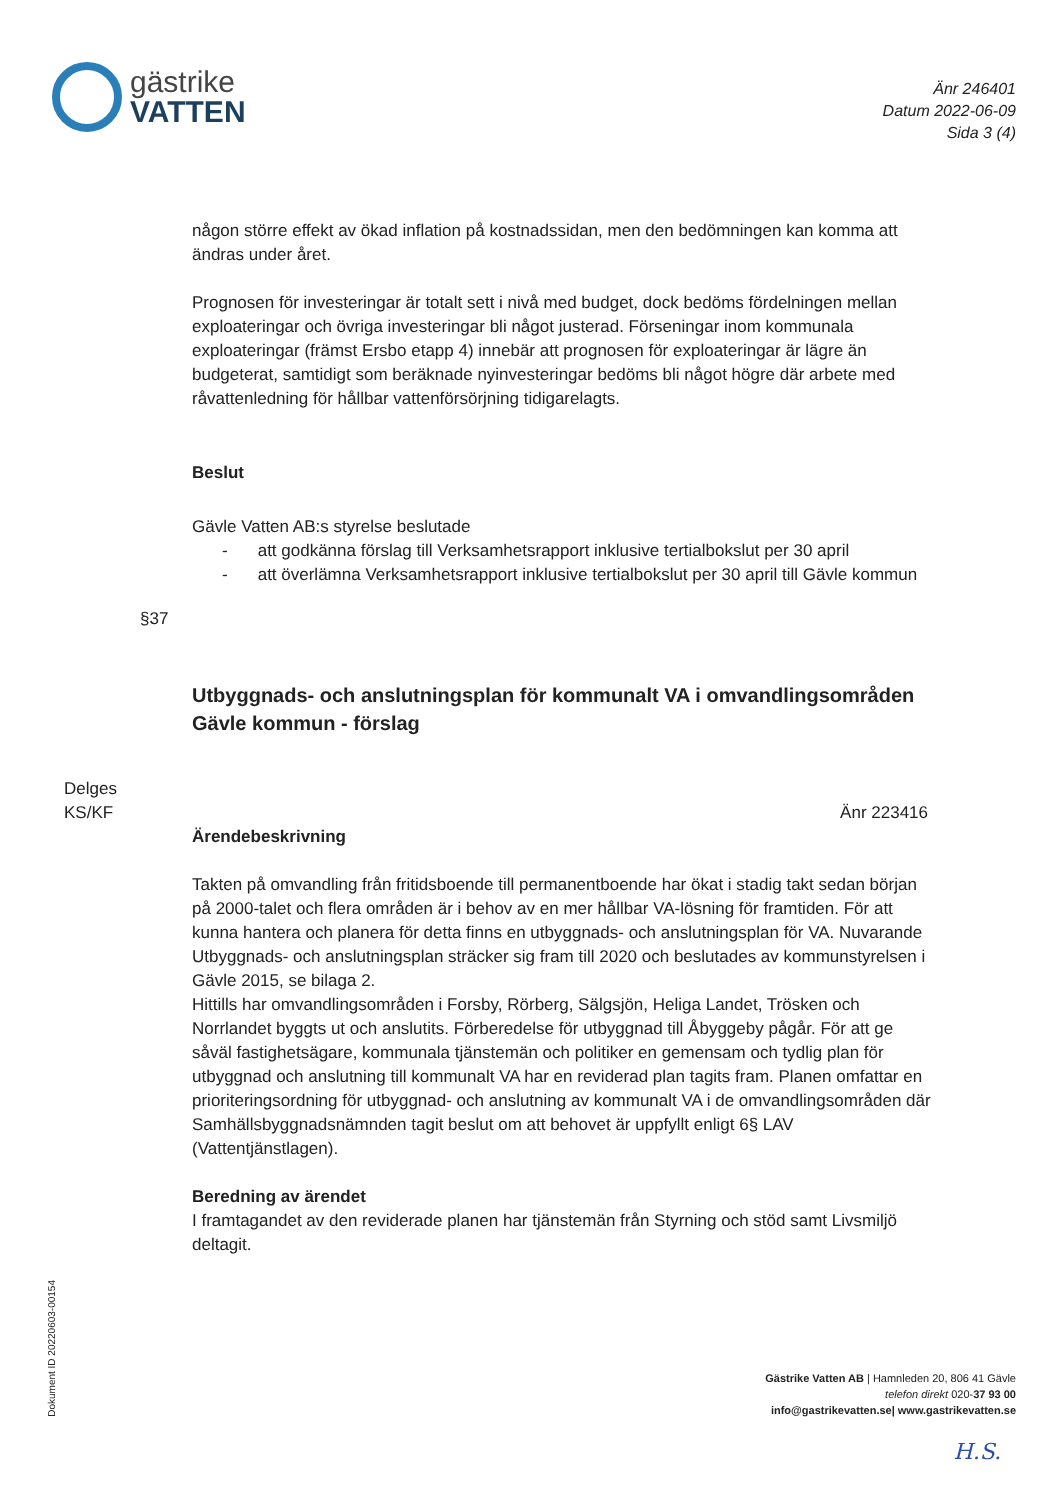gästrike
VATTEN
Änr 246401
Datum 2022-06-09
Sida 3 (4)
någon större effekt av ökad inflation på kostnadssidan, men den bedömningen kan komma att ändras under året.
Prognosen för investeringar är totalt sett i nivå med budget, dock bedöms fördelningen mellan exploateringar och övriga investeringar bli något justerad. Förseningar inom kommunala exploateringar (främst Ersbo etapp 4) innebär att prognosen för exploateringar är lägre än budgeterat, samtidigt som beräknade nyinvesteringar bedöms bli något högre där arbete med råvattenledning för hållbar vattenförsörjning tidigarelagts.
Beslut
Gävle Vatten AB:s styrelse beslutade
- att godkänna förslag till Verksamhetsrapport inklusive tertialbokslut per 30 april
- att överlämna Verksamhetsrapport inklusive tertialbokslut per 30 april till Gävle kommun
§37
Utbyggnads- och anslutningsplan för kommunalt VA i omvandlingsområden Gävle kommun - förslag
Delges
KS/KF
Änr 223416
Ärendebeskrivning
Takten på omvandling från fritidsboende till permanentboende har ökat i stadig takt sedan början på 2000-talet och flera områden är i behov av en mer hållbar VA-lösning för framtiden. För att kunna hantera och planera för detta finns en utbyggnads- och anslutningsplan för VA. Nuvarande Utbyggnads- och anslutningsplan sträcker sig fram till 2020 och beslutades av kommunstyrelsen i Gävle 2015, se bilaga 2.
Hittills har omvandlingsområden i Forsby, Rörberg, Sälgsjön, Heliga Landet, Trösken och Norrlandet byggts ut och anslutits. Förberedelse för utbyggnad till Åbyggeby pågår. För att ge såväl fastighetsägare, kommunala tjänstemän och politiker en gemensam och tydlig plan för utbyggnad och anslutning till kommunalt VA har en reviderad plan tagits fram. Planen omfattar en prioriteringsordning för utbyggnad- och anslutning av kommunalt VA i de omvandlingsområden där Samhällsbyggnadsnämnden tagit beslut om att behovet är uppfyllt enligt 6§ LAV (Vattentjänstlagen).
Beredning av ärendet
I framtagandet av den reviderade planen har tjänstemän från Styrning och stöd samt Livsmiljö deltagit.
Dokument ID 20220603-00154
Gästrike Vatten AB | Hamnleden 20, 806 41 Gävle
telefon direkt 020-37 93 00
info@gastrikevatten.se| www.gastrikevatten.se
H.S.